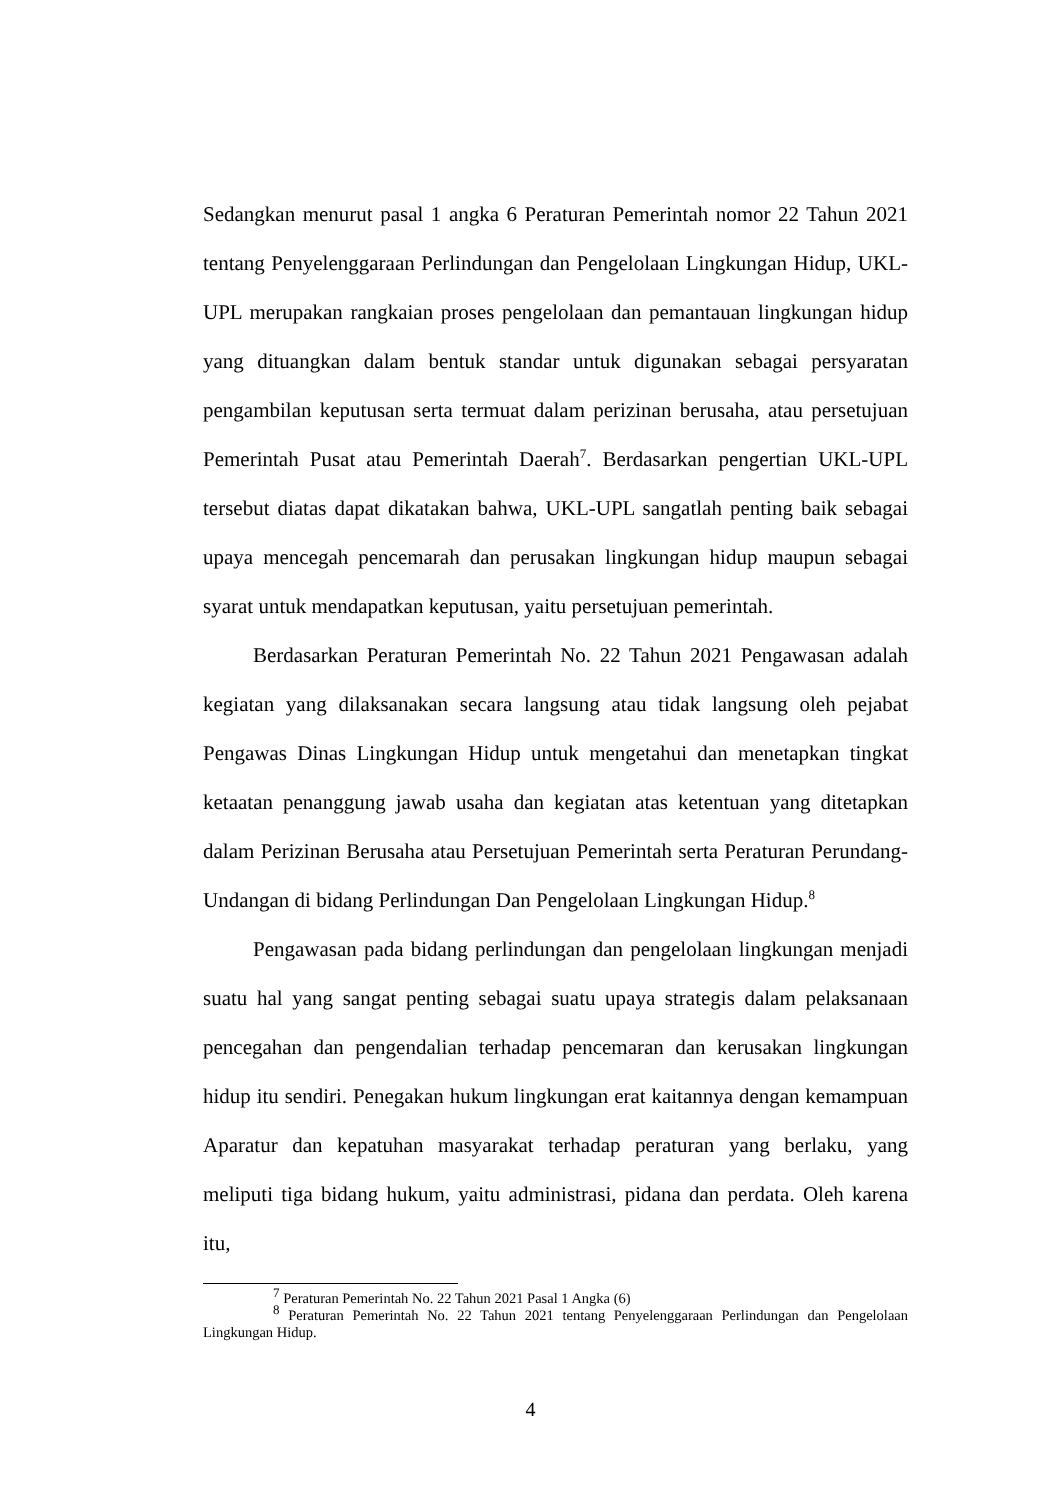Sedangkan menurut pasal 1 angka 6 Peraturan Pemerintah nomor 22 Tahun 2021 tentang Penyelenggaraan Perlindungan dan Pengelolaan Lingkungan Hidup, UKL-UPL merupakan rangkaian proses pengelolaan dan pemantauan lingkungan hidup yang dituangkan dalam bentuk standar untuk digunakan sebagai persyaratan pengambilan keputusan serta termuat dalam perizinan berusaha, atau persetujuan Pemerintah Pusat atau Pemerintah Daerah<sup>7</sup>. Berdasarkan pengertian UKL-UPL tersebut diatas dapat dikatakan bahwa, UKL-UPL sangatlah penting baik sebagai upaya mencegah pencemarah dan perusakan lingkungan hidup maupun sebagai syarat untuk mendapatkan keputusan, yaitu persetujuan pemerintah.
Berdasarkan Peraturan Pemerintah No. 22 Tahun 2021 Pengawasan adalah kegiatan yang dilaksanakan secara langsung atau tidak langsung oleh pejabat Pengawas Dinas Lingkungan Hidup untuk mengetahui dan menetapkan tingkat ketaatan penanggung jawab usaha dan kegiatan atas ketentuan yang ditetapkan dalam Perizinan Berusaha atau Persetujuan Pemerintah serta Peraturan Perundang-Undangan di bidang Perlindungan Dan Pengelolaan Lingkungan Hidup.<sup>8</sup>
Pengawasan pada bidang perlindungan dan pengelolaan lingkungan menjadi suatu hal yang sangat penting sebagai suatu upaya strategis dalam pelaksanaan pencegahan dan pengendalian terhadap pencemaran dan kerusakan lingkungan hidup itu sendiri. Penegakan hukum lingkungan erat kaitannya dengan kemampuan Aparatur dan kepatuhan masyarakat terhadap peraturan yang berlaku, yang meliputi tiga bidang hukum, yaitu administrasi, pidana dan perdata. Oleh karena itu,
<sup>7</sup> Peraturan Pemerintah No. 22 Tahun 2021 Pasal 1 Angka (6)
<sup>8</sup> Peraturan Pemerintah No. 22 Tahun 2021 tentang Penyelenggaraan Perlindungan dan Pengelolaan Lingkungan Hidup.
4